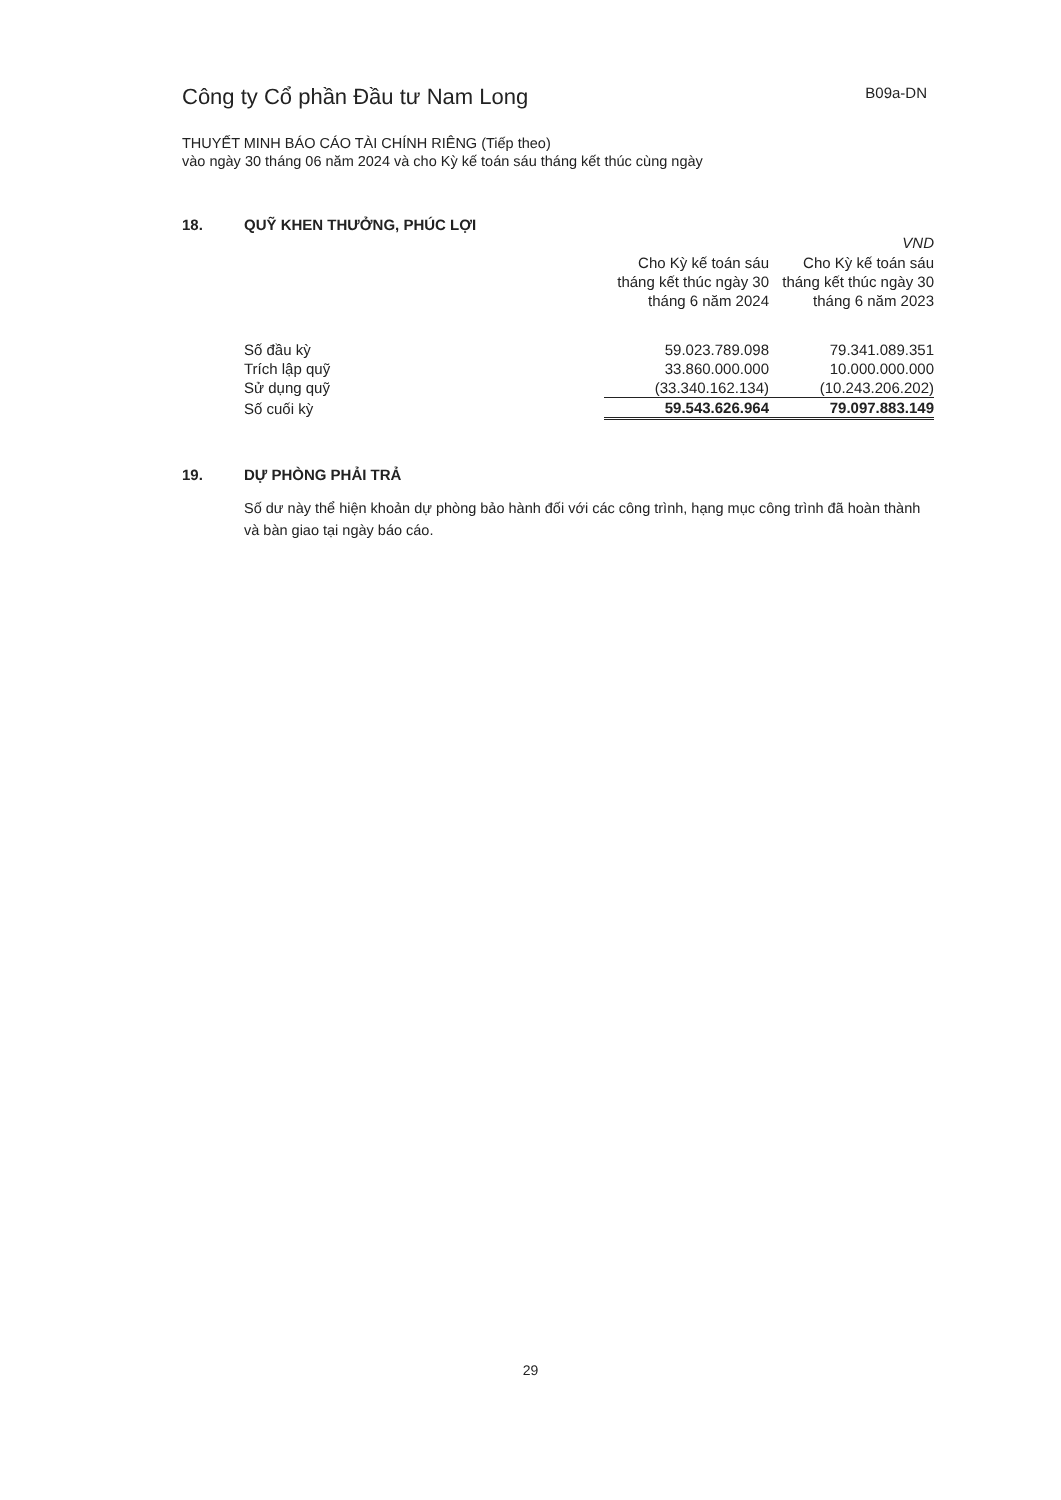Công ty Cổ phần Đầu tư Nam Long
B09a-DN
THUYẾT MINH BÁO CÁO TÀI CHÍNH RIÊNG (Tiếp theo)
vào ngày 30 tháng 06 năm 2024 và cho Kỳ kế toán sáu tháng kết thúc cùng ngày
18. QUỸ KHEN THƯỞNG, PHÚC LỢI
| | | VND |
| | Cho Kỳ kế toán sáu tháng kết thúc ngày 30 tháng 6 năm 2024 | Cho Kỳ kế toán sáu tháng kết thúc ngày 30 tháng 6 năm 2023 |
| Số đầu kỳ | 59.023.789.098 | 79.341.089.351 |
| Trích lập quỹ | 33.860.000.000 | 10.000.000.000 |
| Sử dụng quỹ | (33.340.162.134) | (10.243.206.202) |
| Số cuối kỳ | 59.543.626.964 | 79.097.883.149 |
19. DỰ PHÒNG PHẢI TRẢ
Số dư này thể hiện khoản dự phòng bảo hành đối với các công trình, hạng mục công trình đã hoàn thành và bàn giao tại ngày báo cáo.
29